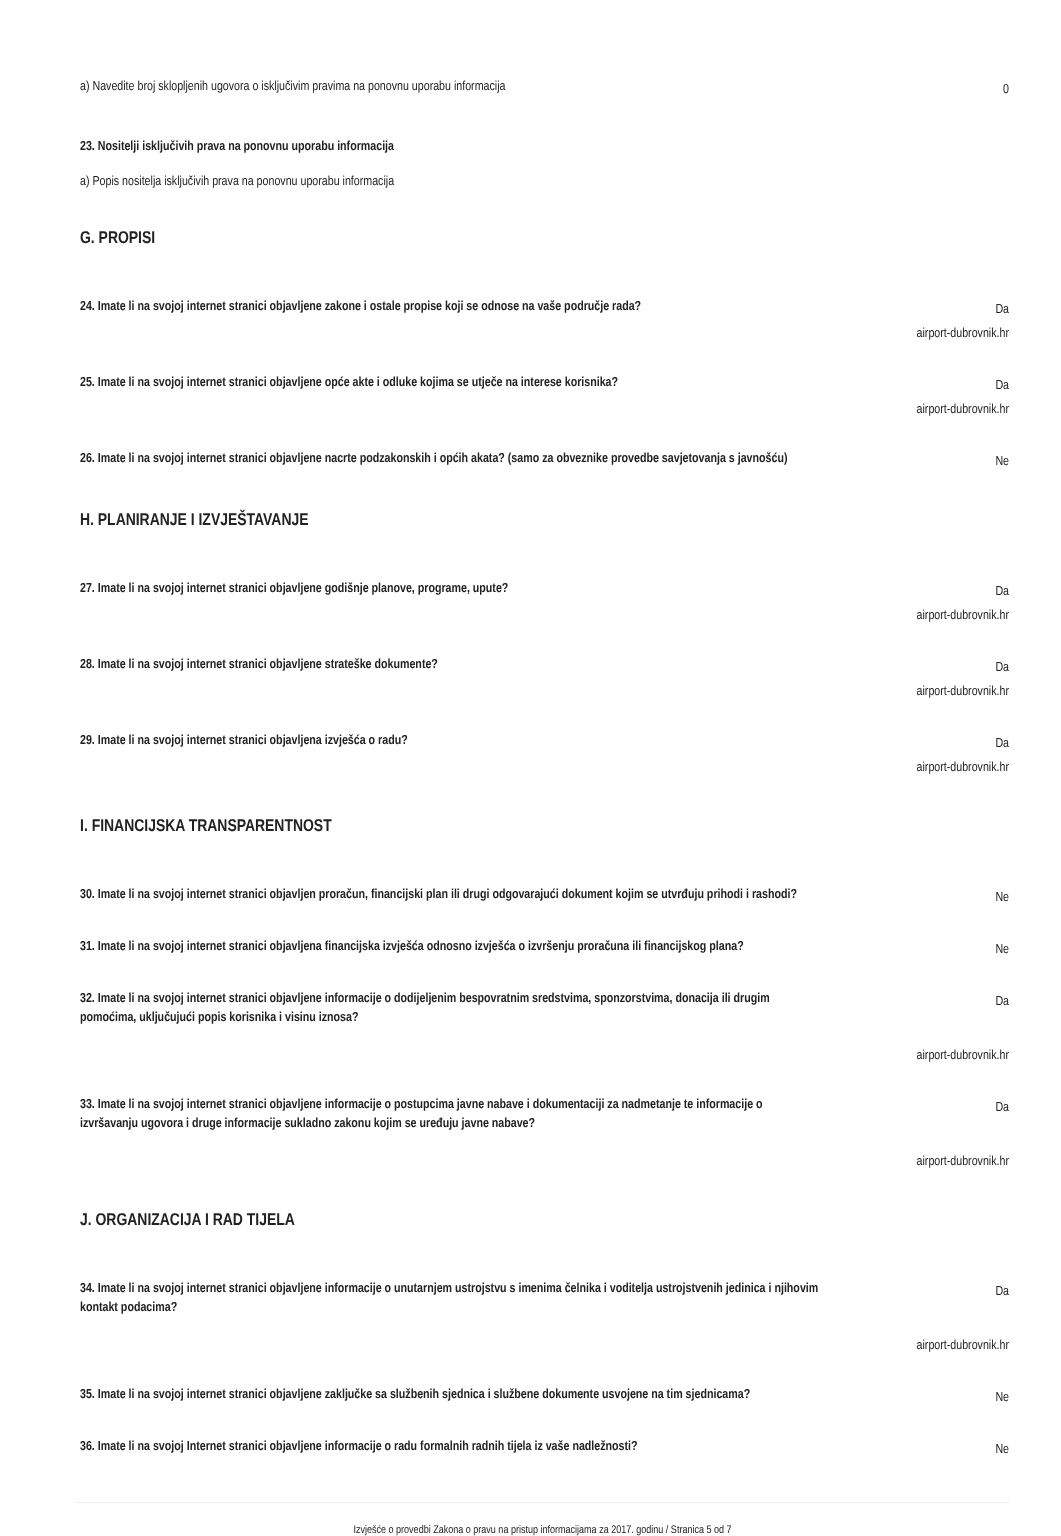a) Navedite broj sklopljenih ugovora o isključivim pravima na ponovnu uporabu informacija
0
23. Nositelji isključivih prava na ponovnu uporabu informacija
a) Popis nositelja isključivih prava na ponovnu uporabu informacija
G. PROPISI
24. Imate li na svojoj internet stranici objavljene zakone i ostale propise koji se odnose na vaše područje rada?
Da
airport-dubrovnik.hr
25. Imate li na svojoj internet stranici objavljene opće akte i odluke kojima se utječe na interese korisnika?
Da
airport-dubrovnik.hr
26. Imate li na svojoj internet stranici objavljene nacrte podzakonskih i općih akata? (samo za obveznike provedbe savjetovanja s javnošću)
Ne
H. PLANIRANJE I IZVJEŠTAVANJE
27. Imate li na svojoj internet stranici objavljene godišnje planove, programe, upute?
Da
airport-dubrovnik.hr
28. Imate li na svojoj internet stranici objavljene strateške dokumente?
Da
airport-dubrovnik.hr
29. Imate li na svojoj internet stranici objavljena izvješća o radu?
Da
airport-dubrovnik.hr
I. FINANCIJSKA TRANSPARENTNOST
30. Imate li na svojoj internet stranici objavljen proračun, financijski plan ili drugi odgovarajući dokument kojim se utvrđuju prihodi i rashodi?
Ne
31. Imate li na svojoj internet stranici objavljena financijska izvješća odnosno izvješća o izvršenju proračuna ili financijskog plana?
Ne
32. Imate li na svojoj internet stranici objavljene informacije o dodijeljenim bespovratnim sredstvima, sponzorstvima, donacija ili drugim pomoćima, uključujući popis korisnika i visinu iznosa?
Da
airport-dubrovnik.hr
33. Imate li na svojoj internet stranici objavljene informacije o postupcima javne nabave i dokumentaciji za nadmetanje te informacije o izvršavanju ugovora i druge informacije sukladno zakonu kojim se uređuju javne nabave?
Da
airport-dubrovnik.hr
J. ORGANIZACIJA I RAD TIJELA
34. Imate li na svojoj internet stranici objavljene informacije o unutarnjem ustrojstvu s imenima čelnika i voditelja ustrojstvenih jedinica i njihovim kontakt podacima?
Da
airport-dubrovnik.hr
35. Imate li na svojoj internet stranici objavljene zaključke sa službenih sjednica i službene dokumente usvojene na tim sjednicama?
Ne
36. Imate li na svojoj Internet stranici objavljene informacije o radu formalnih radnih tijela iz vaše nadležnosti?
Ne
Izvješće o provedbi Zakona o pravu na pristup informacijama za 2017. godinu / Stranica 5 od 7